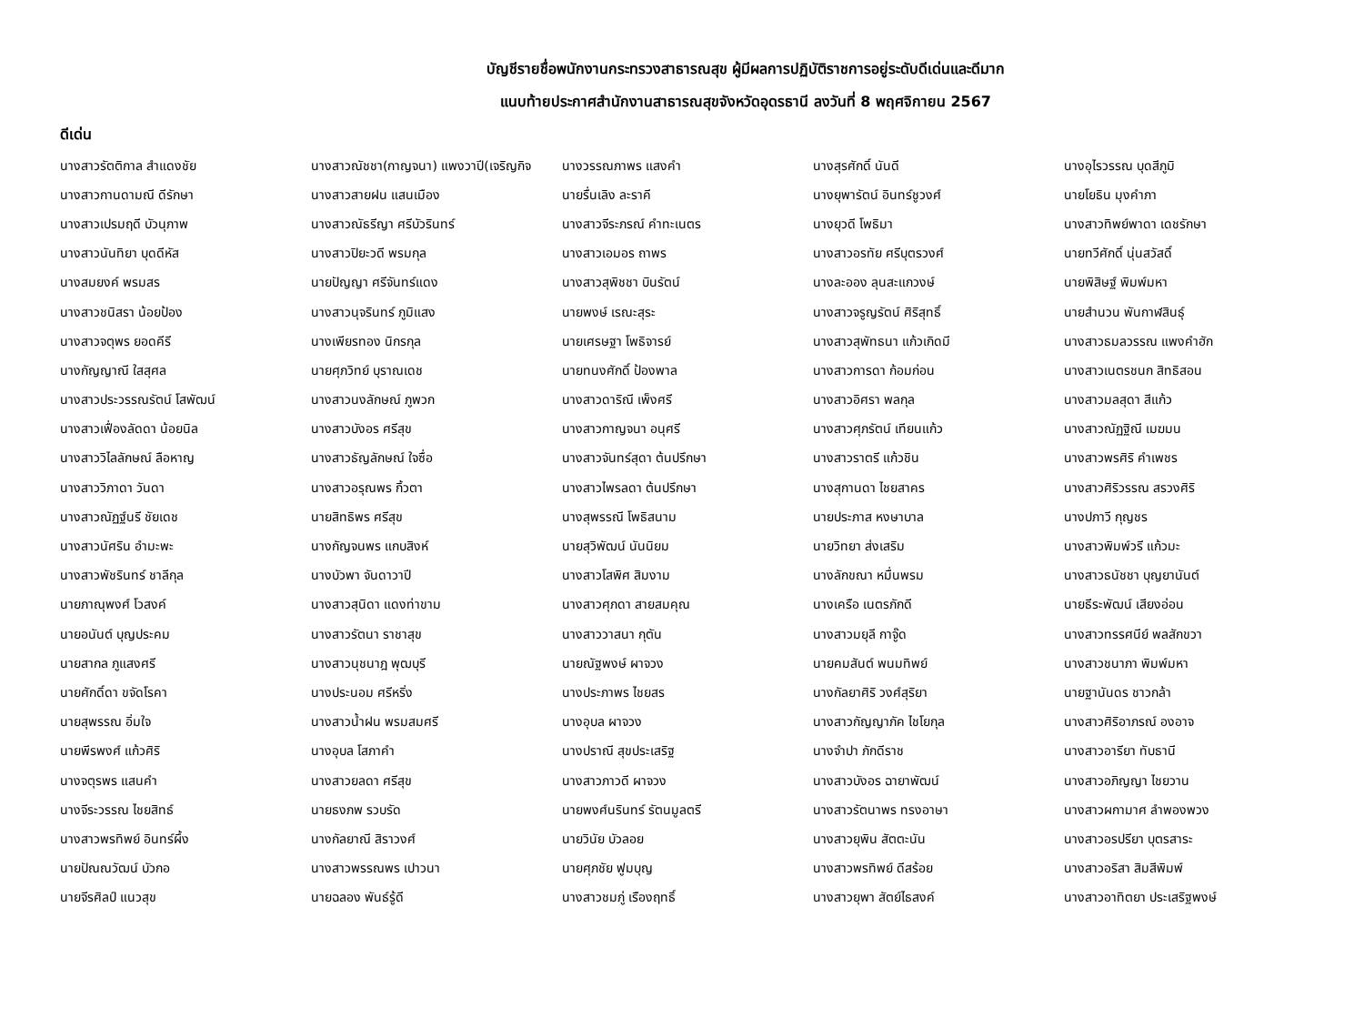บัญชีรายชื่อพนักงานกระทรวงสาธารณสุข ผู้มีผลการปฏิบัติราชการอยู่ระดับดีเด่นและดีมาก
แนบท้ายประกาศสำนักงานสาธารณสุขจังหวัดอุดรธานี ลงวันที่ 8 พฤศจิกายน 2567
ดีเด่น
| นางสาวรัตติกาล สำแดงชัย | นางสาวณัชชา(กาญจนา) แพงวาปี(เจริญกิจ | นางวรรณภาพร แสงคำ | นางสุรศักดิ์ นันดี | นางอุไรวรรณ บุดสีภูมิ |
| นางสาวกานดามณี ดีรักษา | นางสาวสายฝน แสนเมือง | นายรื่นเลิง ละราคี | นางยุพารัตน์ อินทร์ชูวงศ์ | นายโยธิน มุงคำภา |
| นางสาวเปรมฤดี บัวนุภาพ | นางสาวณัธรีญา ศรีบัวรินทร์ | นางสาวจีระภรณ์ คำทะเนตร | นางยุวดี โพธิมา | นางสาวทิพย์พาดา เดชรักษา |
| นางสาวนันทิยา บุดดีหัส | นางสาวปิยะวดี พรมกุล | นางสาวเอมอร ถาพร | นางสาวอรทัย ศรีบุตรวงศ์ | นายทวีศักดิ์ นุ่นสวัสดิ์ |
| นางสมยงค์ พรมสร | นายปัญญา ศรีจันทร์แดง | นางสาวสุพิชชา บินรัตน์ | นางละออง ลุนสะแกวงษ์ | นายพิสิษฐ์ พิมพ์มหา |
| นางสาวชนิสรา น้อยป้อง | นางสาวนุจรินทร์ ภูมิแสง | นายพงษ์ เรณะสุระ | นางสาวจรูญรัตน์ ศิริสุทธิ์ | นายสำนวน พันกาฬสินธุ์ |
| นางสาวจตุพร ยอดคีรี | นางเพียรทอง นิกรกุล | นายเศรษฐา โพธิจารย์ | นางสาวสุพัทธนา แก้วเกิดมี | นางสาวธมลวรรณ แพงคำฮัก |
| นางกัญญาณี ใสสุศล | นายศุภวิทย์ บุราณเดช | นายทนงศักดิ์ ป้องพาล | นางสาวการดา ก้อมก่อน | นางสาวเนตรชนก สิทธิสอน |
| นางสาวประวรรณรัตน์ โสพัฒน์ | นางสาวนงลักษณ์ ภูพวก | นางสาวดาริณี เพ็งศรี | นางสาวอิศรา พลกุล | นางสาวมลสุดา สีแก้ว |
| นางสาวเฟื่องลัดดา น้อยนิล | นางสาวบังอร ศรีสุข | นางสาวกาญจนา อนุศรี | นางสาวศุภรัตน์ เทียนแก้ว | นางสาวณัฏฐิณี เมฆมน |
| นางสาววิไลลักษณ์ ลือหาญ | นางสาวธัญลักษณ์ ใจซื่อ | นางสาวจันทร์สุดา ต้นปรึกษา | นางสาวราตรี แก้วชิน | นางสาวพรศิริ คำเพชร |
| นางสาววิภาดา วันดา | นางสาวอรุณพร กิ้วตา | นางสาวไพรลดา ต้นปรึกษา | นางสุกานดา ไชยสาคร | นางสาวศิริวรรณ สรวงศิริ |
| นางสาวณัฏฐ์นรี ชัยเดช | นายสิทธิพร ศรีสุข | นางสุพรรณี โพธิสนาม | นายประภาส หงษาบาล | นางปภาวี กุญชร |
| นางสาวนัศริน อำมะพะ | นางกัญจนพร แกบสิงห์ | นายสุวิพัฒน์ นันนิยม | นายวิทยา ส่งเสริม | นางสาวพิมพ์วรี แก้วมะ |
| นางสาวพัชรินทร์ ชาลีกุล | นางบัวพา จันดาวาปี | นางสาวโสพิศ สิมงาม | นางลักขณา หมื่นพรม | นางสาวธนัชชา บุญยานันต์ |
| นายภาณุพงศ์ โวสงค์ | นางสาวสุนิดา แดงท่าขาม | นางสาวศุภดา สายสมคุณ | นางเครือ เนตรภักดี | นายธีระพัฒน์ เสียงอ่อน |
| นายอนันต์ บุญประคม | นางสาวรัตนา ราชาสุข | นางสาววาสนา กุตัน | นางสาวมยุลี กาจู๊ด | นางสาวทรรศนีย์ พลสักขวา |
| นายสากล ภูแสงศรี | นางสาวนุชนาฎ พุฒบุรี | นายณัฐพงษ์ ผาจวง | นายคมสันต์ พนมทิพย์ | นางสาวชนาภา พิมพ์มหา |
| นายศักดิ์ดา ขจัดโรคา | นางประนอม ศรีหริ่ง | นางประภาพร ไชยสร | นางกัลยาศิริ วงศ์สุริยา | นายฐานันดร ชาวกล้า |
| นายสุพรรณ อิ่มใจ | นางสาวน้ำฝน พรมสมศรี | นางอุบล ผาจวง | นางสาวกัญญาภัค ไชโยกุล | นางสาวศิริอาภรณ์ องอาจ |
| นายพีรพงศ์ แก้วศิริ | นางอุบล โสภาคำ | นางปราณี สุขประเสริฐ | นางจำปา ภักดีราช | นางสาวอารียา ทับธานี |
| นางจตุรพร แสนคำ | นางสาวยลดา ศรีสุข | นางสาวภาวดี ผาจวง | นางสาวบังอร ฉายาพัฒน์ | นางสาวอภิญญา ไชยวาน |
| นางจีระวรรณ ไชยสิทธ์ | นายธงภพ รวบรัด | นายพงศ์นรินทร์ รัตนมูลตรี | นางสาวรัตนาพร ทรงอาษา | นางสาวผกามาศ ลำพองพวง |
| นางสาวพรทิพย์ อินทร์ผึ้ง | นางกัลยาณี สิราวงศ์ | นายวินัย บัวลอย | นางสาวยุพิน สัตตะนัน | นางสาวอรปรียา บุตรสาระ |
| นายปัณณวัฒน์ บัวกอ | นางสาวพรรณพร เปาวนา | นายศุภชัย ฟูมบุญ | นางสาวพรทิพย์ ดีสร้อย | นางสาวอริสา สิมสีพิมพ์ |
| นายจีรศิลป์ แนวสุข | นายฉลอง พันธ์รู้ดี | นางสาวชมภู่ เรืองฤทธิ์ | นางสาวยุพา สัตย์ไธสงค์ | นางสาวอาทิตยา ประเสริฐพงษ์ |